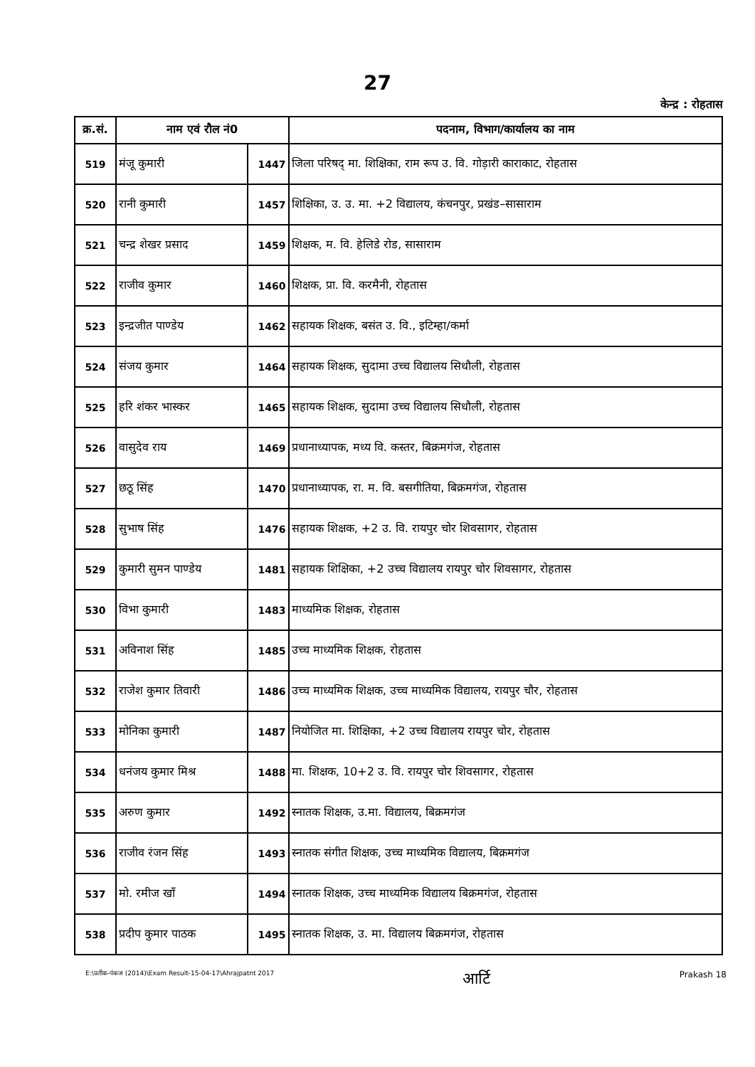27
केन्द्र : रोहतास
| क्र.सं. | नाम एवं रौल नं0 | | पदनाम, विभाग/कार्यालय का नाम |
| --- | --- | --- | --- |
| 519 | मंजू कुमारी | 1447 | जिला परिषद् मा. शिक्षिका, राम रूप उ. वि. गोड़ारी काराकाट, रोहतास |
| 520 | रानी कुमारी | 1457 | शिक्षिका, उ. उ. मा. +2 विद्यालय, कंचनपुर, प्रखंड–सासाराम |
| 521 | चन्द्र शेखर प्रसाद | 1459 | शिक्षक, म. वि. हेलिडे रोड, सासाराम |
| 522 | राजीव कुमार | 1460 | शिक्षक, प्रा. वि. करमैनी, रोहतास |
| 523 | इन्द्रजीत पाण्डेय | 1462 | सहायक शिक्षक, बसंत उ. वि., इटिम्हा/कर्मा |
| 524 | संजय कुमार | 1464 | सहायक शिक्षक, सुदामा उच्च विद्यालय सिधौली, रोहतास |
| 525 | हरि शंकर भास्कर | 1465 | सहायक शिक्षक, सुदामा उच्च विद्यालय सिधौली, रोहतास |
| 526 | वासुदेव राय | 1469 | प्रधानाध्यापक, मध्य वि. कस्तर, बिक्रमगंज, रोहतास |
| 527 | छठू सिंह | 1470 | प्रधानाध्यापक, रा. म. वि. बसगीतिया, बिक्रमगंज, रोहतास |
| 528 | सुभाष सिंह | 1476 | सहायक शिक्षक, +2 उ. वि. रायपुर चोर शिवसागर, रोहतास |
| 529 | कुमारी सुमन पाण्डेय | 1481 | सहायक शिक्षिका, +2 उच्च विद्यालय रायपुर चोर शिवसागर, रोहतास |
| 530 | विभा कुमारी | 1483 | माध्यमिक शिक्षक, रोहतास |
| 531 | अविनाश सिंह | 1485 | उच्च माध्यमिक शिक्षक, रोहतास |
| 532 | राजेश कुमार तिवारी | 1486 | उच्च माध्यमिक शिक्षक, उच्च माध्यमिक विद्यालय, रायपुर चौर, रोहतास |
| 533 | मोनिका कुमारी | 1487 | नियोजित मा. शिक्षिका, +2 उच्च विद्यालय रायपुर चोर, रोहतास |
| 534 | धनंजय कुमार मिश्र | 1488 | मा. शिक्षक, 10+2 उ. वि. रायपुर चोर शिवसागर, रोहतास |
| 535 | अरुण कुमार | 1492 | स्नातक शिक्षक, उ.मा. विद्यालय, बिक्रमगंज |
| 536 | राजीव रंजन सिंह | 1493 | स्नातक संगीत शिक्षक, उच्च माध्यमिक विद्यालय, बिक्रमगंज |
| 537 | मो. रमीज खाँ | 1494 | स्नातक शिक्षक, उच्च माध्यमिक विद्यालय बिक्रमगंज, रोहतास |
| 538 | प्रदीप कुमार पाठक | 1495 | स्नातक शिक्षक, उ. मा. विद्यालय बिक्रमगंज, रोहतास |
E:\प्रतीक-पंकज (2014)\Exam Result-15-04-17\Ahrajpatnt 2017 आर्टि Prakash 18